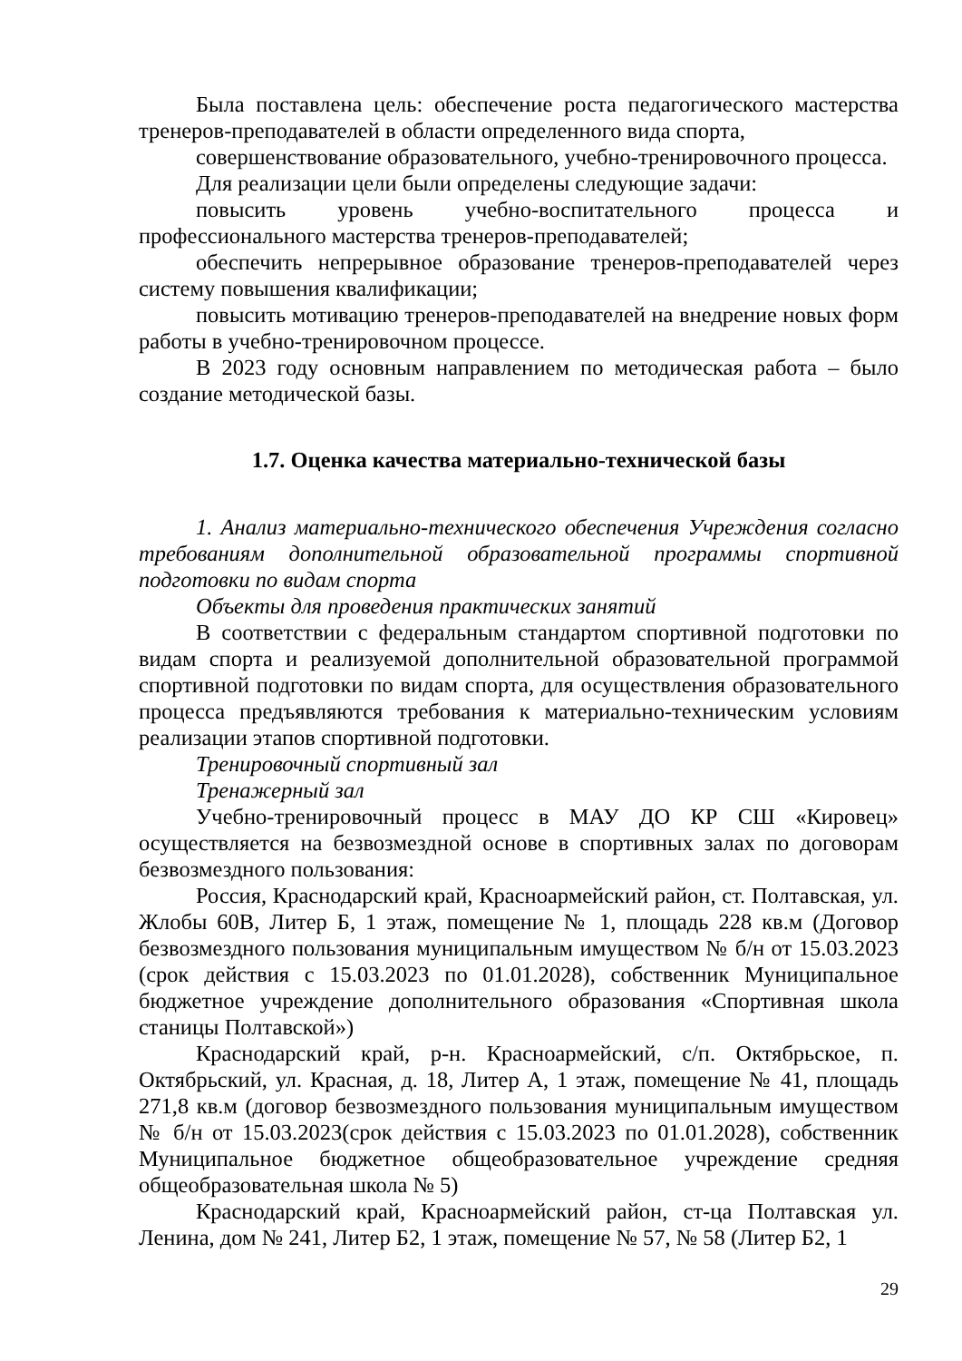Была поставлена цель: обеспечение роста педагогического мастерства тренеров-преподавателей в области определенного вида спорта,
совершенствование образовательного, учебно-тренировочного процесса.
Для реализации цели были определены следующие задачи:
повысить уровень учебно-воспитательного процесса и профессионального мастерства тренеров-преподавателей;
обеспечить непрерывное образование тренеров-преподавателей через систему повышения квалификации;
повысить мотивацию тренеров-преподавателей на внедрение новых форм работы в учебно-тренировочном процессе.
В 2023 году основным направлением по методическая работа – было создание методической базы.
1.7. Оценка качества материально-технической базы
1. Анализ материально-технического обеспечения Учреждения согласно требованиям дополнительной образовательной программы спортивной подготовки по видам спорта
Объекты для проведения практических занятий
В соответствии с федеральным стандартом спортивной подготовки по видам спорта и реализуемой дополнительной образовательной программой спортивной подготовки по видам спорта, для осуществления образовательного процесса предъявляются требования к материально-техническим условиям реализации этапов спортивной подготовки.
Тренировочный спортивный зал
Тренажерный зал
Учебно-тренировочный процесс в МАУ ДО КР СШ «Кировец» осуществляется на безвозмездной основе в спортивных залах по договорам безвозмездного пользования:
Россия, Краснодарский край, Красноармейский район, ст. Полтавская, ул. Жлобы 60В, Литер Б, 1 этаж, помещение № 1, площадь 228 кв.м (Договор безвозмездного пользования муниципальным имуществом № б/н от 15.03.2023 (срок действия с 15.03.2023 по 01.01.2028), собственник Муниципальное бюджетное учреждение дополнительного образования «Спортивная школа станицы Полтавской»)
Краснодарский край, р-н. Красноармейский, с/п. Октябрьское, п. Октябрьский, ул. Красная, д. 18, Литер А, 1 этаж, помещение № 41, площадь 271,8 кв.м (договор безвозмездного пользования муниципальным имуществом № б/н от 15.03.2023(срок действия с 15.03.2023 по 01.01.2028), собственник Муниципальное бюджетное общеобразовательное учреждение средняя общеобразовательная школа № 5)
Краснодарский край, Красноармейский район, ст-ца Полтавская ул. Ленина, дом № 241, Литер Б2, 1 этаж, помещение № 57, № 58 (Литер Б2, 1
29